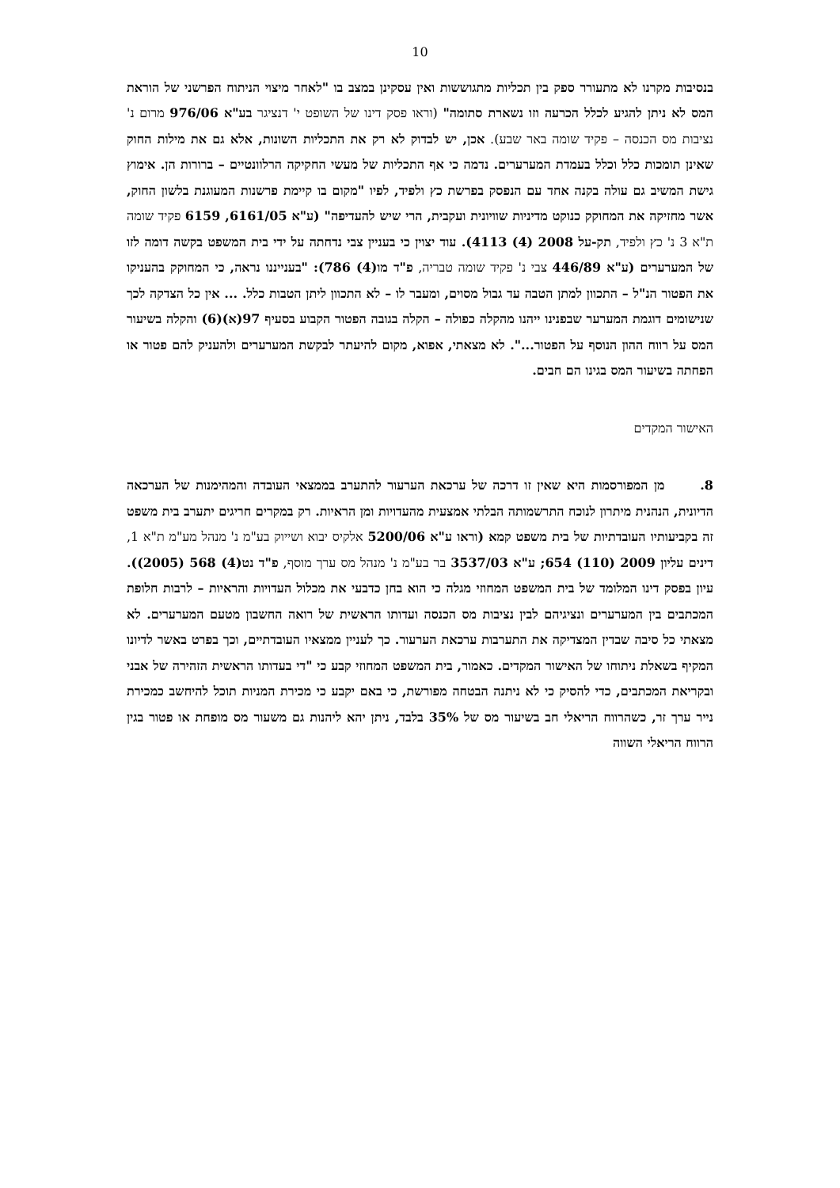10
בנסיבות מקרנו לא מתעורר ספק בין תכליות מתגוששות ואין עסקינן במצב בו "לאחר מיצוי הניתוח הפרשני של הוראת המס לא ניתן להגיע לכלל הכרעה וזו נשארת סתומה" (וראו פסק דינו של השופט י' דנציגר בע"א 976/06 מרום נ' נציבות מס הכנסה – פקיד שומה באר שבע). אכן, יש לבדוק לא רק את התכליות השונות, אלא גם את מילות החוק שאינן תומכות כלל וכלל בעמדת המערערים. נדמה כי אף התכליות של מעשי החקיקה הרלוונטיים – ברורות הן. אימוץ גישת המשיב גם עולה בקנה אחד עם הנפסק בפרשת כץ ולפיד, לפיו "מקום בו קיימת פרשנות המעוגנת בלשון החוק, אשר מחזיקה את המחוקק כנוקט מדיניות שוויונית ועקבית, הרי שיש להעדיפה" (ע"א 6161/05, 6159 פקיד שומה ת"א 3 נ' כץ ולפיד, תק-על 2008 (4) 4113). עוד יצוין כי בעניין צבי נדחתה על ידי בית המשפט בקשה דומה לזו של המערערים (ע"א 446/89 צבי נ' פקיד שומה טבריה, פ"ד מו(4) 786): "בענייננו נראה, כי המחוקק בהעניקו את הפטור הנ"ל – התכוון למתן הטבה עד גבול מסוים, ומעבר לו – לא התכוון ליתן הטבות כלל. ... אין כל הצדקה לכך שנישומים דוגמת המערער שבפנינו ייהנו מהקלה כפולה – הקלה בגובה הפטור הקבוע בסעיף 97(א)(6) והקלה בשיעור המס על רווח ההון הנוסף על הפטור...". לא מצאתי, אפוא, מקום להיעתר לבקשת המערערים ולהעניק להם פטור או הפחתה בשיעור המס בגינו הם חבים.
האישור המקדים
8. מן המפורסמות היא שאין זו דרכה של ערכאת הערעור להתערב בממצאי העובדה והמהימנות של הערכאה הדיונית, הנהנית מיתרון לנוכח התרשמותה הבלתי אמצעית מהעדויות ומן הראיות. רק במקרים חריגים יתערב בית משפט זה בקביעותיו העובדתיות של בית משפט קמא (וראו ע"א 5200/06 אלקיס יבוא ושייוק בע"מ נ' מנהל מע"מ ת"א 1, דינים עליון 2009 (110) 654; ע"א 3537/03 בר בע"מ נ' מנהל מס ערך מוסף, פ"ד נט(4) 568 (2005)). עיון בפסק דינו המלומד של בית המשפט המחוזי מגלה כי הוא בחן כדבעי את מכלול העדויות והראיות – לרבות חלופת המכתבים בין המערערים ונציגיהם לבין נציבות מס הכנסה ועדותו הראשית של רואה החשבון מטעם המערערים. לא מצאתי כל סיבה שבדין המצדיקה את התערבות ערכאת הערעור. כך לעניין ממצאיו העובדתיים, וכך בפרט באשר לדיונו המקיף בשאלת ניתוחו של האישור המקדים. כאמור, בית המשפט המחוזי קבע כי "די בעדותו הראשית הזהירה של אבני ובקריאת המכתבים, כדי להסיק כי לא ניתנה הבטחה מפורשת, כי באם יקבע כי מכירת המניות תוכל להיחשב כמכירת נייר ערך זר, כשהרווח הריאלי חב בשיעור מס של 35% בלבד, ניתן יהא ליהנות גם משעור מס מופחת או פטור בגין הרווח הריאלי השווה